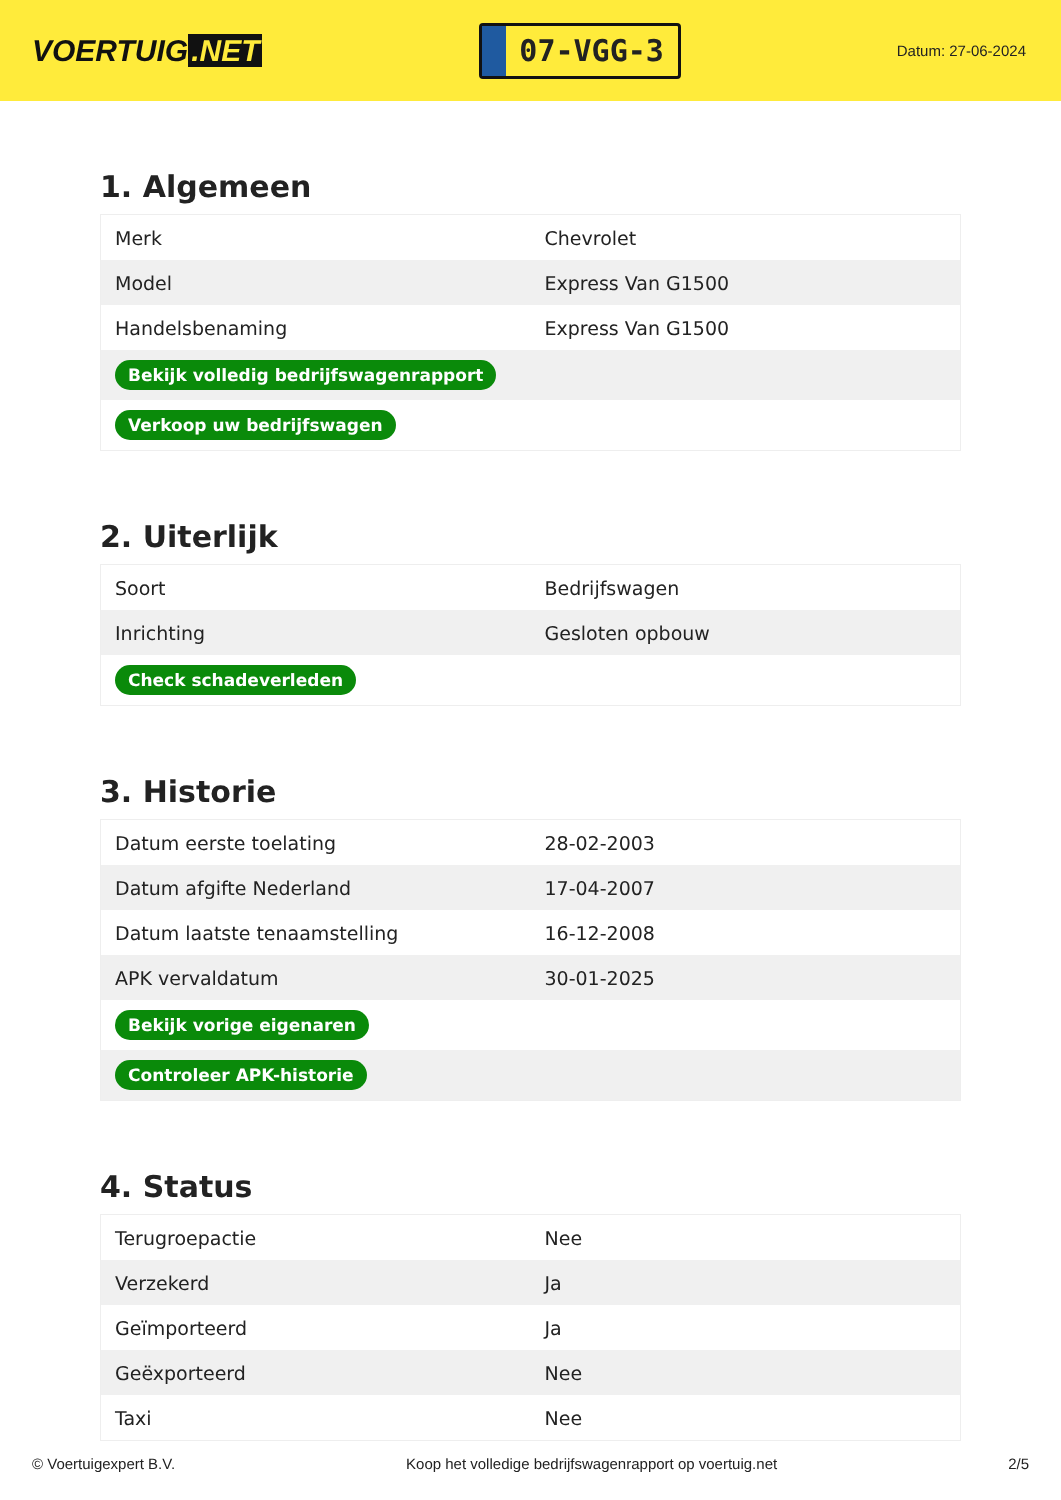VOERTUIG.NET
07-VGG-3
Datum: 27-06-2024
1. Algemeen
| Merk | Chevrolet |
| Model | Express Van G1500 |
| Handelsbenaming | Express Van G1500 |
| Bekijk volledig bedrijfswagenrapport | |
| Verkoop uw bedrijfswagen | |
2. Uiterlijk
| Soort | Bedrijfswagen |
| Inrichting | Gesloten opbouw |
| Check schadeverleden | |
3. Historie
| Datum eerste toelating | 28-02-2003 |
| Datum afgifte Nederland | 17-04-2007 |
| Datum laatste tenaamstelling | 16-12-2008 |
| APK vervaldatum | 30-01-2025 |
| Bekijk vorige eigenaren | |
| Controleer APK-historie | |
4. Status
| Terugroepactie | Nee |
| Verzekerd | Ja |
| Geïmporteerd | Ja |
| Geëxporteerd | Nee |
| Taxi | Nee |
© Voertuigexpert B.V. Koop het volledige bedrijfswagenrapport op voertuig.net 2/5